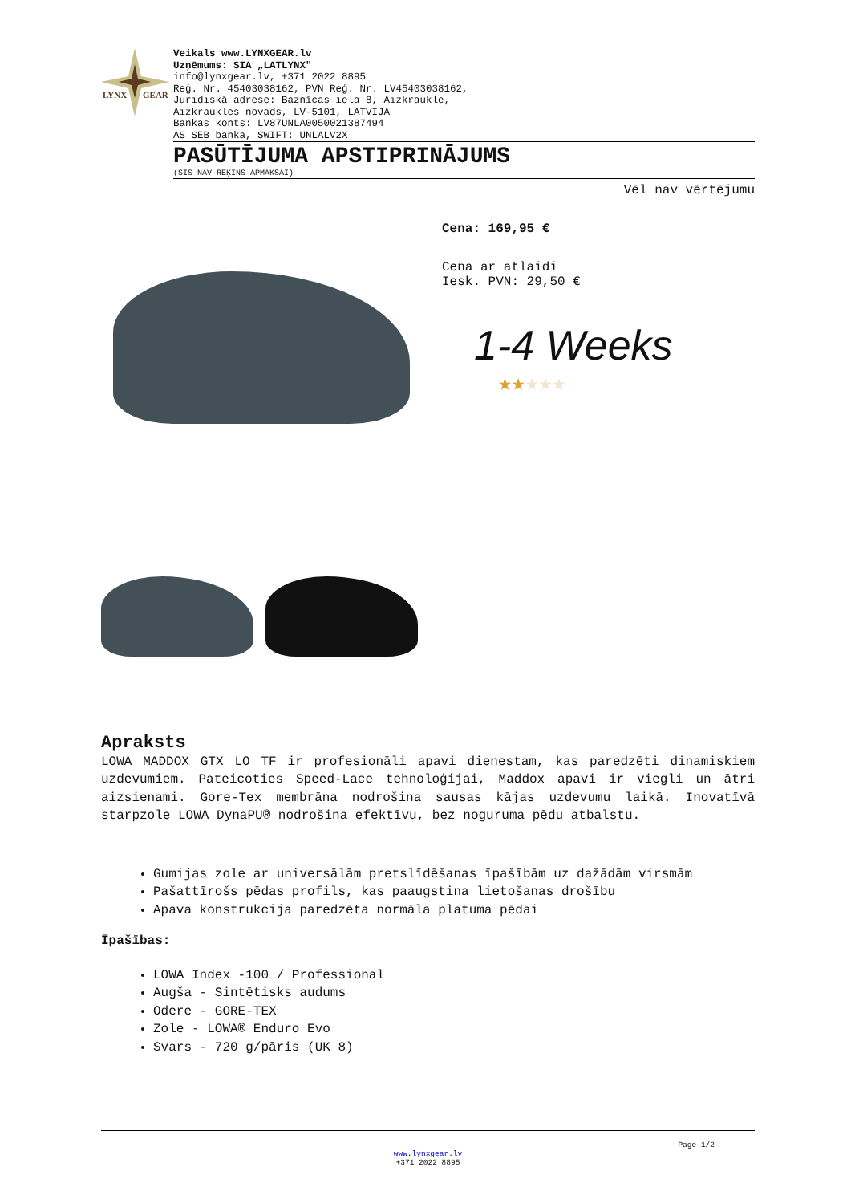LYNX
GEAR
Veikals www.LYNXGEAR.lv
Uzņēmums: SIA „LATLYNX"
info@lynxgear.lv, +371 2022 8895
Reģ. Nr. 45403038162, PVN Reģ. Nr. LV45403038162,
Juridiskā adrese: Baznīcas iela 8, Aizkraukle,
Aizkraukles novads, LV-5101, LATVIJA
Bankas konts: LV87UNLA0050021387494
AS SEB banka, SWIFT: UNLALV2X
PASŪTĪJUMA APSTIPRINĀJUMS
(ŠIS NAV RĒĶINS APMAKSAI)
Vēl nav vērtējumu
Cena: 169,95 €
Cena ar atlaidi
Iesk. PVN: 29,50 €
1-4 Weeks
★★★★★
Apraksts
LOWA MADDOX GTX LO TF ir profesionāli apavi dienestam, kas paredzēti dinamiskiem uzdevumiem. Pateicoties Speed-Lace tehnoloģijai, Maddox apavi ir viegli un ātri aizsienami. Gore-Tex membrāna nodrošina sausas kājas uzdevumu laikā. Inovatīvā starpzole LOWA DynaPU® nodrošina efektīvu, bez noguruma pēdu atbalstu.
Gumijas zole ar universālām pretslīdēšanas īpašībām uz dažādām virsmām
Pašattīrošs pēdas profils, kas paaugstina lietošanas drošību
Apava konstrukcija paredzēta normāla platuma pēdai
Īpašības:
LOWA Index -100 / Professional
Augša - Sintētisks audums
Odere - GORE-TEX
Zole - LOWA® Enduro Evo
Svars - 720 g/pāris (UK 8)
Page 1/2
www.lynxgear.lv
+371 2022 8895